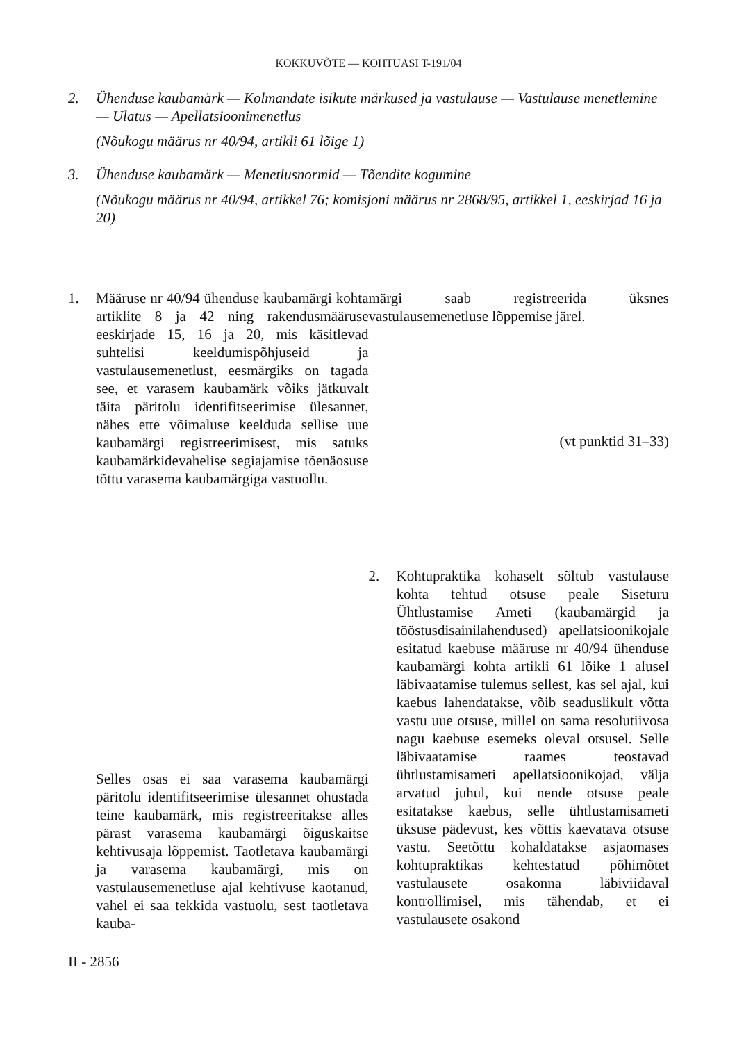KOKKUVÕTE — KOHTUASI T-191/04
2. Ühenduse kaubamärk — Kolmandate isikute märkused ja vastulause — Vastulause menetlemine — Ulatus — Apellatsioonimenetlus
(Nõukogu määrus nr 40/94, artikli 61 lõige 1)
3. Ühenduse kaubamärk — Menetlusnormid — Tõendite kogumine
(Nõukogu määrus nr 40/94, artikkel 76; komisjoni määrus nr 2868/95, artikkel 1, eeskirjad 16 ja 20)
1. Määruse nr 40/94 ühenduse kaubamärgi kohta artiklite 8 ja 42 ning rakendusmääruse eeskirjade 15, 16 ja 20, mis käsitlevad suhtelisi keeldumispõhjuseid ja vastulausemenetlust, eesmärgiks on tagada see, et varasem kaubamärk võiks jätkuvalt täita päritolu identifitseerimise ülesannet, nähes ette võimaluse keelduda sellise uue kaubamärgi registreerimisest, mis satuks kaubamärkidevahelise segiajamise tõenäosuse tõttu varasema kaubamärgiga vastuollu.
Selles osas ei saa varasema kaubamärgi päritolu identifitseerimise ülesannet ohustada teine kaubamärk, mis registreeritakse alles pärast varasema kaubamärgi õiguskaitse kehtivusaja lõppemist. Taotletava kaubamärgi ja varasema kaubamärgi, mis on vastulausemenetluse ajal kehtivuse kaotanud, vahel ei saa tekkida vastuolu, sest taotletava kauba-
märgi saab registreerida üksnes vastulausemenetluse lõppemise järel.
(vt punktid 31–33)
2. Kohtupraktika kohaselt sõltub vastulause kohta tehtud otsuse peale Siseturu Ühtlustamise Ameti (kaubamärgid ja tööstusdisainilahendused) apellatsioonikojale esitatud kaebuse määruse nr 40/94 ühenduse kaubamärgi kohta artikli 61 lõike 1 alusel läbivaatamise tulemus sellest, kas sel ajal, kui kaebus lahendatakse, võib seaduslikult võtta vastu uue otsuse, millel on sama resolutiivosa nagu kaebuse esemeks oleval otsusel. Selle läbivaatamise raames teostavad ühtlustamisameti apellatsioonikojad, välja arvatud juhul, kui nende otsuse peale esitatakse kaebus, selle ühtlustamisameti üksuse pädevust, kes võttis kaevatava otsuse vastu. Seetõttu kohaldatakse asjaomases kohtupraktikas kehtestatud põhimõtet vastulausete osakonna läbiviidaval kontrollimisel, mis tähendab, et ei vastulausete osakond
II - 2856